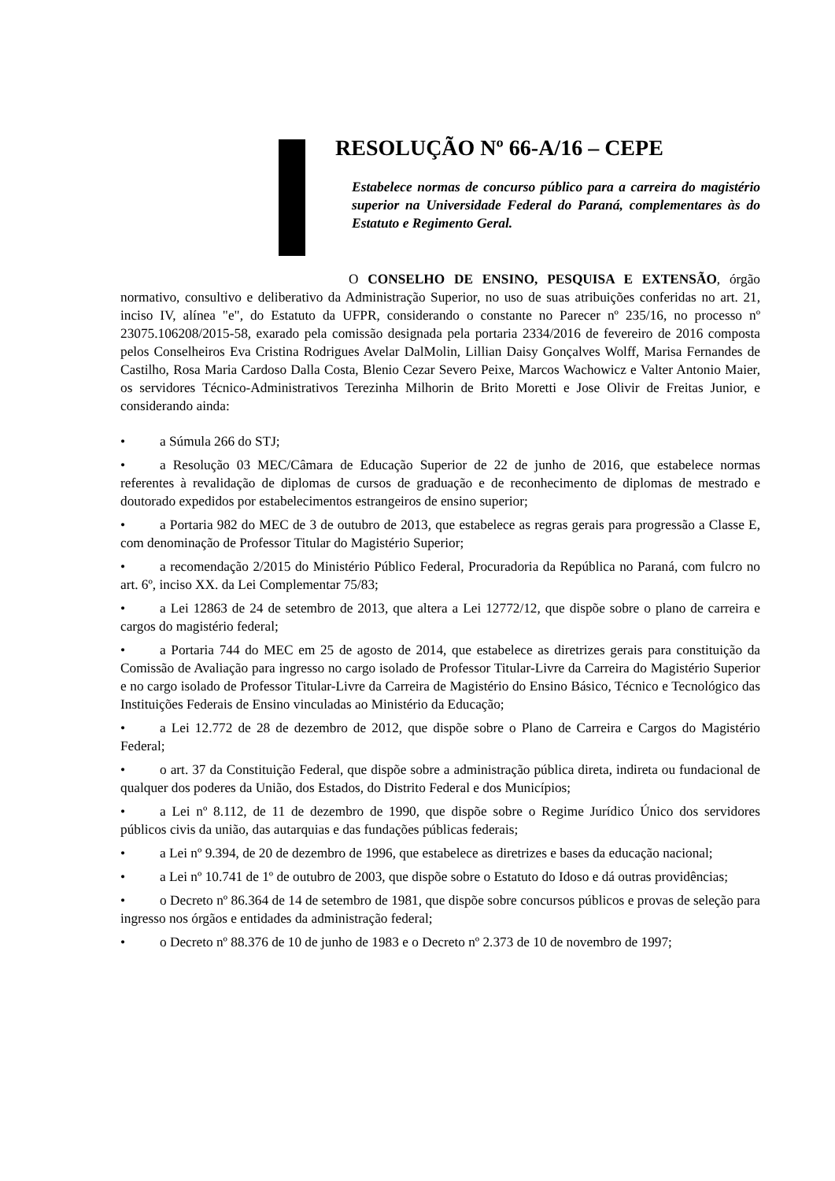RESOLUÇÃO Nº 66-A/16 – CEPE
Estabelece normas de concurso público para a carreira do magistério superior na Universidade Federal do Paraná, complementares às do Estatuto e Regimento Geral.
O CONSELHO DE ENSINO, PESQUISA E EXTENSÃO, órgão normativo, consultivo e deliberativo da Administração Superior, no uso de suas atribuições conferidas no art. 21, inciso IV, alínea "e", do Estatuto da UFPR, considerando o constante no Parecer nº 235/16, no processo nº 23075.106208/2015-58, exarado pela comissão designada pela portaria 2334/2016 de fevereiro de 2016 composta pelos Conselheiros Eva Cristina Rodrigues Avelar DalMolin, Lillian Daisy Gonçalves Wolff, Marisa Fernandes de Castilho, Rosa Maria Cardoso Dalla Costa, Blenio Cezar Severo Peixe, Marcos Wachowicz e Valter Antonio Maier, os servidores Técnico-Administrativos Terezinha Milhorin de Brito Moretti e Jose Olivir de Freitas Junior, e considerando ainda:
• a Súmula 266 do STJ;
• a Resolução 03 MEC/Câmara de Educação Superior de 22 de junho de 2016, que estabelece normas referentes à revalidação de diplomas de cursos de graduação e de reconhecimento de diplomas de mestrado e doutorado expedidos por estabelecimentos estrangeiros de ensino superior;
• a Portaria 982 do MEC de 3 de outubro de 2013, que estabelece as regras gerais para progressão a Classe E, com denominação de Professor Titular do Magistério Superior;
• a recomendação 2/2015 do Ministério Público Federal, Procuradoria da República no Paraná, com fulcro no art. 6º, inciso XX. da Lei Complementar 75/83;
• a Lei 12863 de 24 de setembro de 2013, que altera a Lei 12772/12, que dispõe sobre o plano de carreira e cargos do magistério federal;
• a Portaria 744 do MEC em 25 de agosto de 2014, que estabelece as diretrizes gerais para constituição da Comissão de Avaliação para ingresso no cargo isolado de Professor Titular-Livre da Carreira do Magistério Superior e no cargo isolado de Professor Titular-Livre da Carreira de Magistério do Ensino Básico, Técnico e Tecnológico das Instituições Federais de Ensino vinculadas ao Ministério da Educação;
• a Lei 12.772 de 28 de dezembro de 2012, que dispõe sobre o Plano de Carreira e Cargos do Magistério Federal;
• o art. 37 da Constituição Federal, que dispõe sobre a administração pública direta, indireta ou fundacional de qualquer dos poderes da União, dos Estados, do Distrito Federal e dos Municípios;
• a Lei nº 8.112, de 11 de dezembro de 1990, que dispõe sobre o Regime Jurídico Único dos servidores públicos civis da união, das autarquias e das fundações públicas federais;
• a Lei nº 9.394, de 20 de dezembro de 1996, que estabelece as diretrizes e bases da educação nacional;
• a Lei nº 10.741 de 1º de outubro de 2003, que dispõe sobre o Estatuto do Idoso e dá outras providências;
• o Decreto nº 86.364 de 14 de setembro de 1981, que dispõe sobre concursos públicos e provas de seleção para ingresso nos órgãos e entidades da administração federal;
• o Decreto nº 88.376 de 10 de junho de 1983 e o Decreto nº 2.373 de 10 de novembro de 1997;